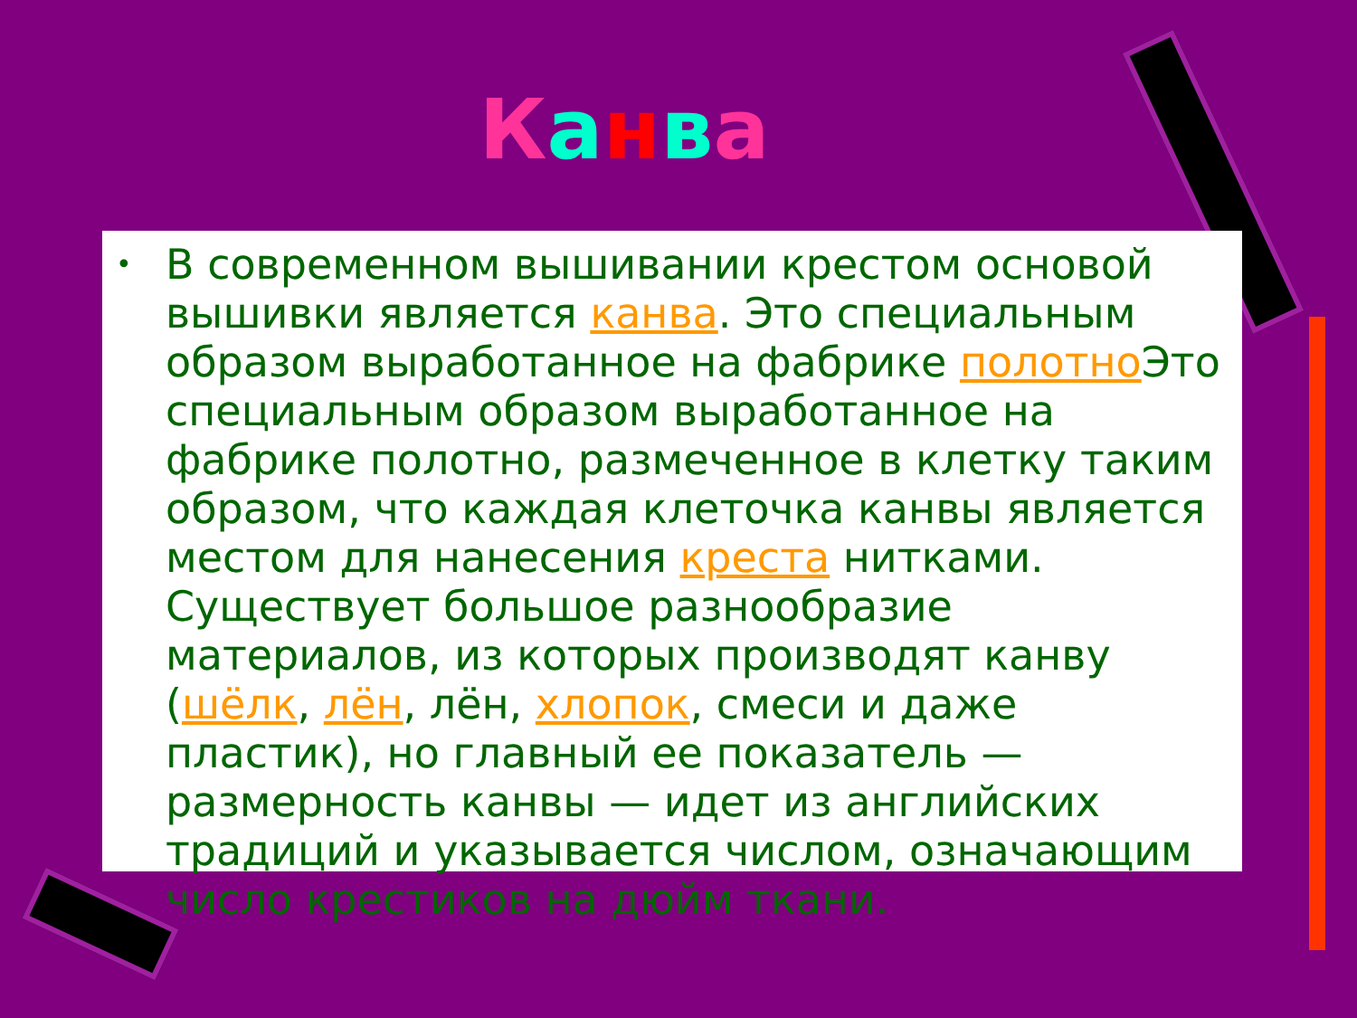Канва
• В современном вышивании крестом основой вышивки является канва. Это специальным образом выработанное на фабрике полотно Это специальным образом выработанное на фабрике полотно, размеченное в клетку таким образом, что каждая клеточка канвы является местом для нанесения креста нитками. Существует большое разнообразие материалов, из которых производят канву (шёлк, лён, лён, хлопок, смеси и даже пластик), но главный ее показатель — размерность канвы — идет из английских традиций и указывается числом, означающим число крестиков на дюйм ткани.